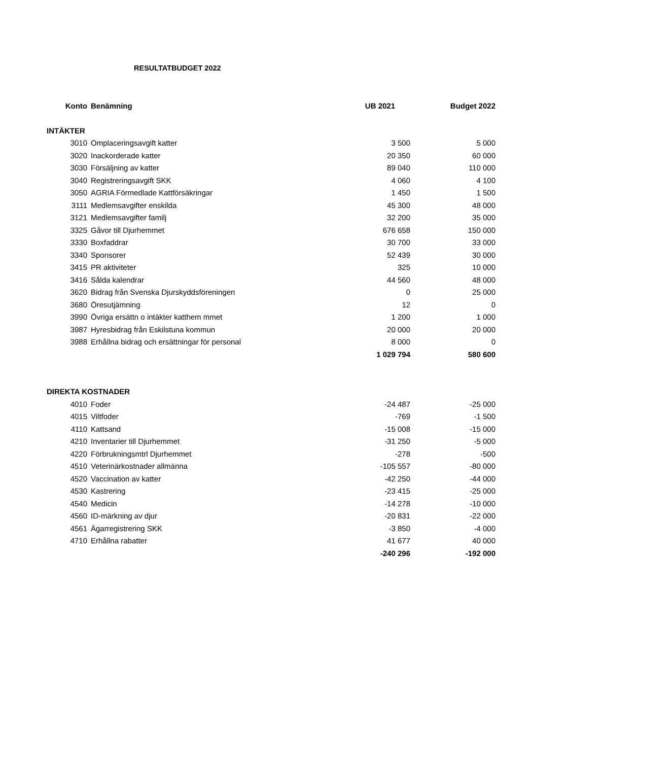RESULTATBUDGET 2022
| Konto | Benämning | UB 2021 | Budget 2022 |
| --- | --- | --- | --- |
| INTÄKTER | | | |
| 3010 | Omplaceringsavgift katter | 3 500 | 5 000 |
| 3020 | Inackorderade katter | 20 350 | 60 000 |
| 3030 | Försäljning av katter | 89 040 | 110 000 |
| 3040 | Registreringsavgift SKK | 4 060 | 4 100 |
| 3050 | AGRIA Förmedlade Kattförsäkringar | 1 450 | 1 500 |
| 3111 | Medlemsavgifter enskilda | 45 300 | 48 000 |
| 3121 | Medlemsavgifter familj | 32 200 | 35 000 |
| 3325 | Gåvor till Djurhemmet | 676 658 | 150 000 |
| 3330 | Boxfaddrar | 30 700 | 33 000 |
| 3340 | Sponsorer | 52 439 | 30 000 |
| 3415 | PR aktiviteter | 325 | 10 000 |
| 3416 | Sålda kalendrar | 44 560 | 48 000 |
| 3620 | Bidrag från Svenska Djurskyddsföreningen | 0 | 25 000 |
| 3680 | Öresutjämning | 12 | 0 |
| 3990 | Övriga ersättn o intäkter katthem mmet | 1 200 | 1 000 |
| 3987 | Hyresbidrag från Eskilstuna kommun | 20 000 | 20 000 |
| 3988 | Erhållna bidrag och ersättningar för personal | 8 000 | 0 |
| | | 1 029 794 | 580 600 |
| DIREKTA KOSTNADER | | | |
| 4010 | Foder | -24 487 | -25 000 |
| 4015 | Viltfoder | -769 | -1 500 |
| 4110 | Kattsand | -15 008 | -15 000 |
| 4210 | Inventarier till Djurhemmet | -31 250 | -5 000 |
| 4220 | Förbrukningsmtrl Djurhemmet | -278 | -500 |
| 4510 | Veterinärkostnader allmänna | -105 557 | -80 000 |
| 4520 | Vaccination av katter | -42 250 | -44 000 |
| 4530 | Kastrering | -23 415 | -25 000 |
| 4540 | Medicin | -14 278 | -10 000 |
| 4560 | ID-märkning av djur | -20 831 | -22 000 |
| 4561 | Ägarregistrering SKK | -3 850 | -4 000 |
| 4710 | Erhållna rabatter | 41 677 | 40 000 |
| | | -240 296 | -192 000 |